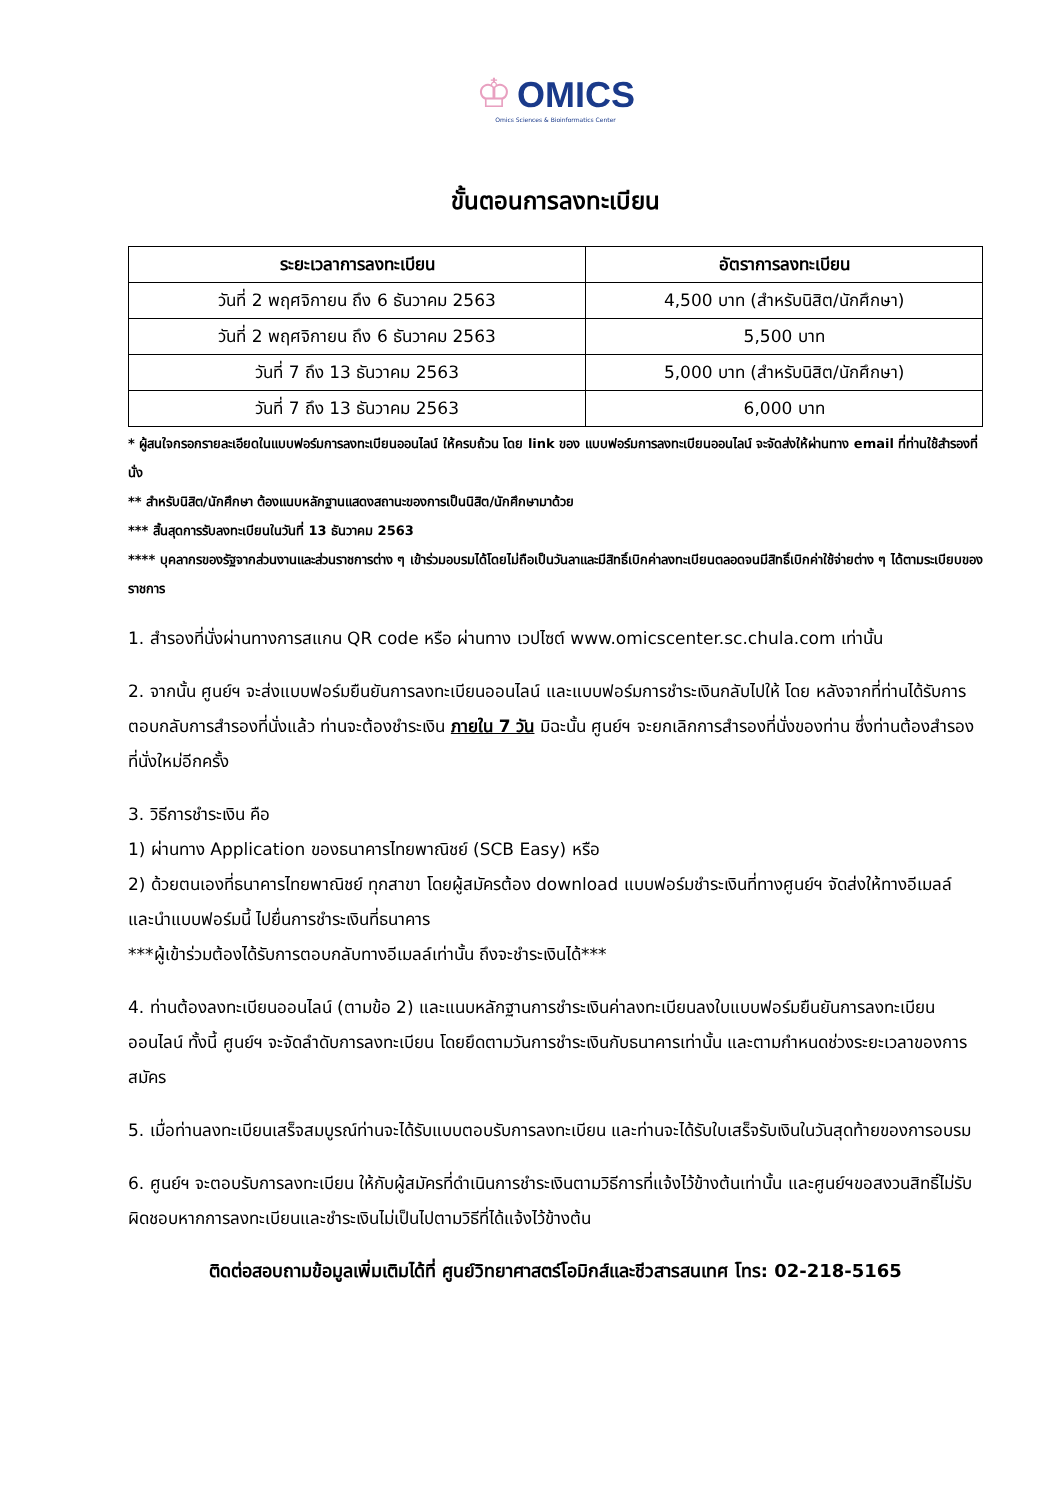♔ OMICS
Omics Sciences & Bioinformatics Center
ขั้นตอนการลงทะเบียน
| ระยะเวลาการลงทะเบียน | อัตราการลงทะเบียน |
| --- | --- |
| วันที่ 2 พฤศจิกายน ถึง 6 ธันวาคม 2563 | 4,500 บาท (สำหรับนิสิต/นักศึกษา) |
| วันที่ 2 พฤศจิกายน ถึง 6 ธันวาคม 2563 | 5,500 บาท |
| วันที่ 7 ถึง 13 ธันวาคม 2563 | 5,000 บาท (สำหรับนิสิต/นักศึกษา) |
| วันที่ 7 ถึง 13 ธันวาคม 2563 | 6,000 บาท |
* ผู้สนใจกรอกรายละเอียดในแบบฟอร์มการลงทะเบียนออนไลน์ ให้ครบถ้วน โดย link ของ แบบฟอร์มการลงทะเบียนออนไลน์ จะจัดส่งให้ผ่านทาง email ที่ท่านใช้สำรองที่นั่ง
** สำหรับนิสิต/นักศึกษา ต้องแนบหลักฐานแสดงสถานะของการเป็นนิสิต/นักศึกษามาด้วย
*** สิ้นสุดการรับลงทะเบียนในวันที่ 13 ธันวาคม 2563
**** บุคลากรของรัฐจากส่วนงานและส่วนราชการต่าง ๆ เข้าร่วมอบรมได้โดยไม่ถือเป็นวันลาและมีสิทธิ์เบิกค่าลงทะเบียนตลอดจนมีสิทธิ์เบิกค่าใช้จ่ายต่าง ๆ ได้ตามระเบียบของราชการ
1. สำรองที่นั่งผ่านทางการสแกน QR code หรือ ผ่านทาง เวปไซต์ www.omicscenter.sc.chula.com เท่านั้น
2. จากนั้น ศูนย์ฯ จะส่งแบบฟอร์มยืนยันการลงทะเบียนออนไลน์ และแบบฟอร์มการชำระเงินกลับไปให้ โดย หลังจากที่ท่านได้รับการตอบกลับการสำรองที่นั่งแล้ว ท่านจะต้องชำระเงิน ภายใน 7 วัน มิฉะนั้น ศูนย์ฯ จะยกเลิกการสำรองที่นั่งของท่าน ซึ่งท่านต้องสำรองที่นั่งใหม่อีกครั้ง
3. วิธีการชำระเงิน คือ
1) ผ่านทาง Application ของธนาคารไทยพาณิชย์ (SCB Easy) หรือ
2) ด้วยตนเองที่ธนาคารไทยพาณิชย์ ทุกสาขา โดยผู้สมัครต้อง download แบบฟอร์มชำระเงินที่ทางศูนย์ฯ จัดส่งให้ทางอีเมลล์ และนำแบบฟอร์มนี้ ไปยื่นการชำระเงินที่ธนาคาร
***ผู้เข้าร่วมต้องได้รับการตอบกลับทางอีเมลล์เท่านั้น ถึงจะชำระเงินได้***
4. ท่านต้องลงทะเบียนออนไลน์ (ตามข้อ 2) และแนบหลักฐานการชำระเงินค่าลงทะเบียนลงใบแบบฟอร์มยืนยันการลงทะเบียนออนไลน์ ทั้งนี้ ศูนย์ฯ จะจัดลำดับการลงทะเบียน โดยยึดตามวันการชำระเงินกับธนาคารเท่านั้น และตามกำหนดช่วงระยะเวลาของการสมัคร
5. เมื่อท่านลงทะเบียนเสร็จสมบูรณ์ท่านจะได้รับแบบตอบรับการลงทะเบียน และท่านจะได้รับใบเสร็จรับเงินในวันสุดท้ายของการอบรม
6. ศูนย์ฯ จะตอบรับการลงทะเบียน ให้กับผู้สมัครที่ดำเนินการชำระเงินตามวิธีการที่แจ้งไว้ข้างต้นเท่านั้น และศูนย์ฯขอสงวนสิทธิ์ไม่รับผิดชอบหากการลงทะเบียนและชำระเงินไม่เป็นไปตามวิธีที่ได้แจ้งไว้ข้างต้น
ติดต่อสอบถามข้อมูลเพิ่มเติมได้ที่ ศูนย์วิทยาศาสตร์โอมิกส์และชีวสารสนเทศ โทร: 02-218-5165